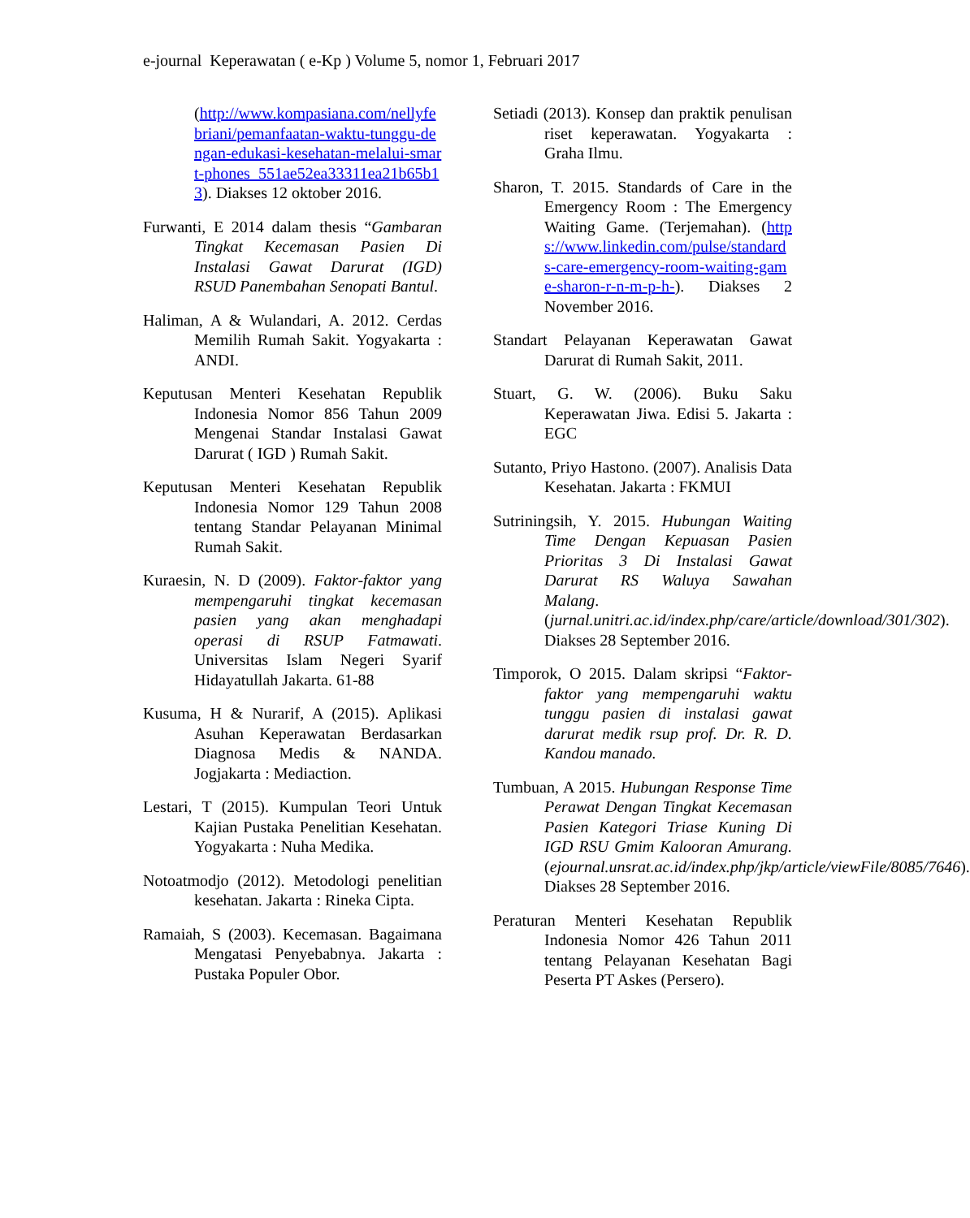e-journal Keperawatan ( e-Kp ) Volume 5, nomor 1, Februari 2017
(http://www.kompasiana.com/nellyfebriani/pemanfaatan-waktu-tunggu-dengan-edukasi-kesehatan-melalui-smart-phones_551ae52ea33311ea21b65b13). Diakses 12 oktober 2016.
Furwanti, E 2014 dalam thesis “Gambaran Tingkat Kecemasan Pasien Di Instalasi Gawat Darurat (IGD) RSUD Panembahan Senopati Bantul.
Haliman, A & Wulandari, A. 2012. Cerdas Memilih Rumah Sakit. Yogyakarta : ANDI.
Keputusan Menteri Kesehatan Republik Indonesia Nomor 856 Tahun 2009 Mengenai Standar Instalasi Gawat Darurat ( IGD ) Rumah Sakit.
Keputusan Menteri Kesehatan Republik Indonesia Nomor 129 Tahun 2008 tentang Standar Pelayanan Minimal Rumah Sakit.
Kuraesin, N. D (2009). Faktor-faktor yang mempengaruhi tingkat kecemasan pasien yang akan menghadapi operasi di RSUP Fatmawati. Universitas Islam Negeri Syarif Hidayatullah Jakarta. 61-88
Kusuma, H & Nurarif, A (2015). Aplikasi Asuhan Keperawatan Berdasarkan Diagnosa Medis & NANDA. Jogjakarta : Mediaction.
Lestari, T (2015). Kumpulan Teori Untuk Kajian Pustaka Penelitian Kesehatan. Yogyakarta : Nuha Medika.
Notoatmodjo (2012). Metodologi penelitian kesehatan. Jakarta : Rineka Cipta.
Ramaiah, S (2003). Kecemasan. Bagaimana Mengatasi Penyebabnya. Jakarta : Pustaka Populer Obor.
Setiadi (2013). Konsep dan praktik penulisan riset keperawatan. Yogyakarta : Graha Ilmu.
Sharon, T. 2015. Standards of Care in the Emergency Room : The Emergency Waiting Game. (Terjemahan). (https://www.linkedin.com/pulse/standards-care-emergency-room-waiting-game-sharon-r-n-m-p-h-). Diakses 2 November 2016.
Standart Pelayanan Keperawatan Gawat Darurat di Rumah Sakit, 2011.
Stuart, G. W. (2006). Buku Saku Keperawatan Jiwa. Edisi 5. Jakarta : EGC
Sutanto, Priyo Hastono. (2007). Analisis Data Kesehatan. Jakarta : FKMUI
Sutriningsih, Y. 2015. Hubungan Waiting Time Dengan Kepuasan Pasien Prioritas 3 Di Instalasi Gawat Darurat RS Waluya Sawahan Malang. (jurnal.unitri.ac.id/index.php/care/article/download/301/302). Diakses 28 September 2016.
Timporok, O 2015. Dalam skripsi “Faktor-faktor yang mempengaruhi waktu tunggu pasien di instalasi gawat darurat medik rsup prof. Dr. R. D. Kandou manado.
Tumbuan, A 2015. Hubungan Response Time Perawat Dengan Tingkat Kecemasan Pasien Kategori Triase Kuning Di IGD RSU Gmim Kalooran Amurang.(ejournal.unsrat.ac.id/index.php/jkp/article/viewFile/8085/7646). Diakses 28 September 2016.
Peraturan Menteri Kesehatan Republik Indonesia Nomor 426 Tahun 2011 tentang Pelayanan Kesehatan Bagi Peserta PT Askes (Persero).